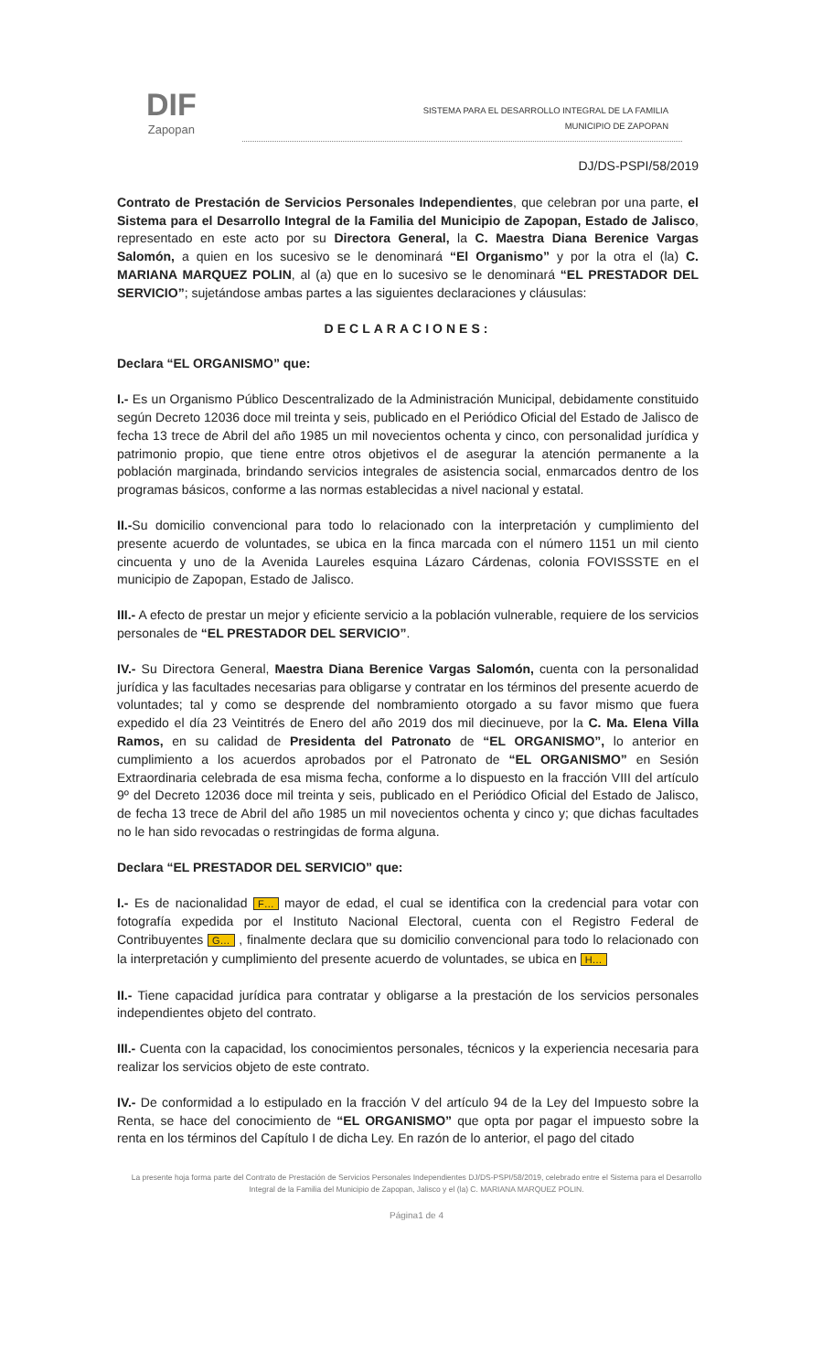DIF
Zapopan
SISTEMA PARA EL DESARROLLO INTEGRAL DE LA FAMILIA
MUNICIPIO DE ZAPOPAN
DJ/DS-PSPI/58/2019
Contrato de Prestación de Servicios Personales Independientes, que celebran por una parte, el Sistema para el Desarrollo Integral de la Familia del Municipio de Zapopan, Estado de Jalisco, representado en este acto por su Directora General, la C. Maestra Diana Berenice Vargas Salomón, a quien en los sucesivo se le denominará “El Organismo” y por la otra el (la) C. MARIANA MARQUEZ POLIN, al (a) que en lo sucesivo se le denominará “EL PRESTADOR DEL SERVICIO”; sujetándose ambas partes a las siguientes declaraciones y cláusulas:
DECLARACIONES:
Declara “EL ORGANISMO” que:
I.- Es un Organismo Público Descentralizado de la Administración Municipal, debidamente constituido según Decreto 12036 doce mil treinta y seis, publicado en el Periódico Oficial del Estado de Jalisco de fecha 13 trece de Abril del año 1985 un mil novecientos ochenta y cinco, con personalidad jurídica y patrimonio propio, que tiene entre otros objetivos el de asegurar la atención permanente a la población marginada, brindando servicios integrales de asistencia social, enmarcados dentro de los programas básicos, conforme a las normas establecidas a nivel nacional y estatal.
II.-Su domicilio convencional para todo lo relacionado con la interpretación y cumplimiento del presente acuerdo de voluntades, se ubica en la finca marcada con el número 1151 un mil ciento cincuenta y uno de la Avenida Laureles esquina Lázaro Cárdenas, colonia FOVISSSTE en el municipio de Zapopan, Estado de Jalisco.
III.- A efecto de prestar un mejor y eficiente servicio a la población vulnerable, requiere de los servicios personales de “EL PRESTADOR DEL SERVICIO”.
IV.- Su Directora General, Maestra Diana Berenice Vargas Salomón, cuenta con la personalidad jurídica y las facultades necesarias para obligarse y contratar en los términos del presente acuerdo de voluntades; tal y como se desprende del nombramiento otorgado a su favor mismo que fuera expedido el día 23 Veintitrés de Enero del año 2019 dos mil diecinueve, por la C. Ma. Elena Villa Ramos, en su calidad de Presidenta del Patronato de “EL ORGANISMO”, lo anterior en cumplimiento a los acuerdos aprobados por el Patronato de “EL ORGANISMO” en Sesión Extraordinaria celebrada de esa misma fecha, conforme a lo dispuesto en la fracción VIII del artículo 9º del Decreto 12036 doce mil treinta y seis, publicado en el Periódico Oficial del Estado de Jalisco, de fecha 13 trece de Abril del año 1985 un mil novecientos ochenta y cinco y; que dichas facultades no le han sido revocadas o restringidas de forma alguna.
Declara “EL PRESTADOR DEL SERVICIO” que:
I.- Es de nacionalidad F… mayor de edad, el cual se identifica con la credencial para votar con fotografía expedida por el Instituto Nacional Electoral, cuenta con el Registro Federal de Contribuyentes G… , finalmente declara que su domicilio convencional para todo lo relacionado con la interpretación y cumplimiento del presente acuerdo de voluntades, se ubica en H…
II.- Tiene capacidad jurídica para contratar y obligarse a la prestación de los servicios personales independientes objeto del contrato.
III.- Cuenta con la capacidad, los conocimientos personales, técnicos y la experiencia necesaria para realizar los servicios objeto de este contrato.
IV.- De conformidad a lo estipulado en la fracción V del artículo 94 de la Ley del Impuesto sobre la Renta, se hace del conocimiento de “EL ORGANISMO” que opta por pagar el impuesto sobre la renta en los términos del Capítulo I de dicha Ley. En razón de lo anterior, el pago del citado
La presente hoja forma parte del Contrato de Prestación de Servicios Personales Independientes DJ/DS-PSPI/58/2019, celebrado entre el Sistema para el Desarrollo Integral de la Familia del Municipio de Zapopan, Jalisco y el (la) C. MARIANA MARQUEZ POLIN.
Página1 de 4